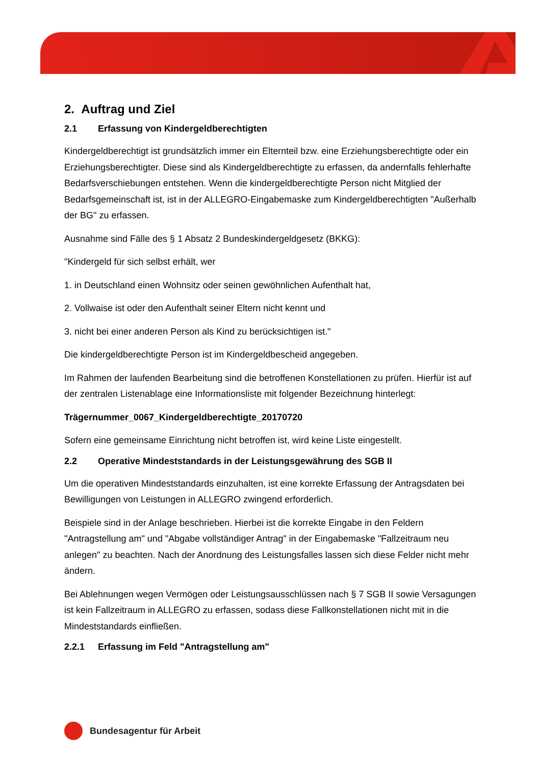2. Auftrag und Ziel
2.1 Erfassung von Kindergeldberechtigten
Kindergeldberechtigt ist grundsätzlich immer ein Elternteil bzw. eine Erziehungsberechtigte oder ein Erziehungsberechtigter. Diese sind als Kindergeldberechtigte zu erfassen, da andernfalls fehlerhafte Bedarfsverschiebungen entstehen. Wenn die kindergeldberechtigte Person nicht Mitglied der Bedarfsgemeinschaft ist, ist in der ALLEGRO-Eingabemaske zum Kindergeldberechtigten "Außerhalb der BG" zu erfassen.
Ausnahme sind Fälle des § 1 Absatz 2 Bundeskindergeldgesetz (BKKG):
"Kindergeld für sich selbst erhält, wer
1. in Deutschland einen Wohnsitz oder seinen gewöhnlichen Aufenthalt hat,
2. Vollwaise ist oder den Aufenthalt seiner Eltern nicht kennt und
3. nicht bei einer anderen Person als Kind zu berücksichtigen ist."
Die kindergeldberechtigte Person ist im Kindergeldbescheid angegeben.
Im Rahmen der laufenden Bearbeitung sind die betroffenen Konstellationen zu prüfen. Hierfür ist auf der zentralen Listenablage eine Informationsliste mit folgender Bezeichnung hinterlegt:
Trägernummer_0067_Kindergeldberechtigte_20170720
Sofern eine gemeinsame Einrichtung nicht betroffen ist, wird keine Liste eingestellt.
2.2 Operative Mindeststandards in der Leistungsgewährung des SGB II
Um die operativen Mindeststandards einzuhalten, ist eine korrekte Erfassung der Antragsdaten bei Bewilligungen von Leistungen in ALLEGRO zwingend erforderlich.
Beispiele sind in der Anlage beschrieben. Hierbei ist die korrekte Eingabe in den Feldern "Antragstellung am" und "Abgabe vollständiger Antrag" in der Eingabemaske "Fallzeitraum neu anlegen" zu beachten. Nach der Anordnung des Leistungsfalles lassen sich diese Felder nicht mehr ändern.
Bei Ablehnungen wegen Vermögen oder Leistungsausschlüssen nach § 7 SGB II sowie Versagungen ist kein Fallzeitraum in ALLEGRO zu erfassen, sodass diese Fallkonstellationen nicht mit in die Mindeststandards einfließen.
2.2.1 Erfassung im Feld "Antragstellung am"
Bundesagentur für Arbeit